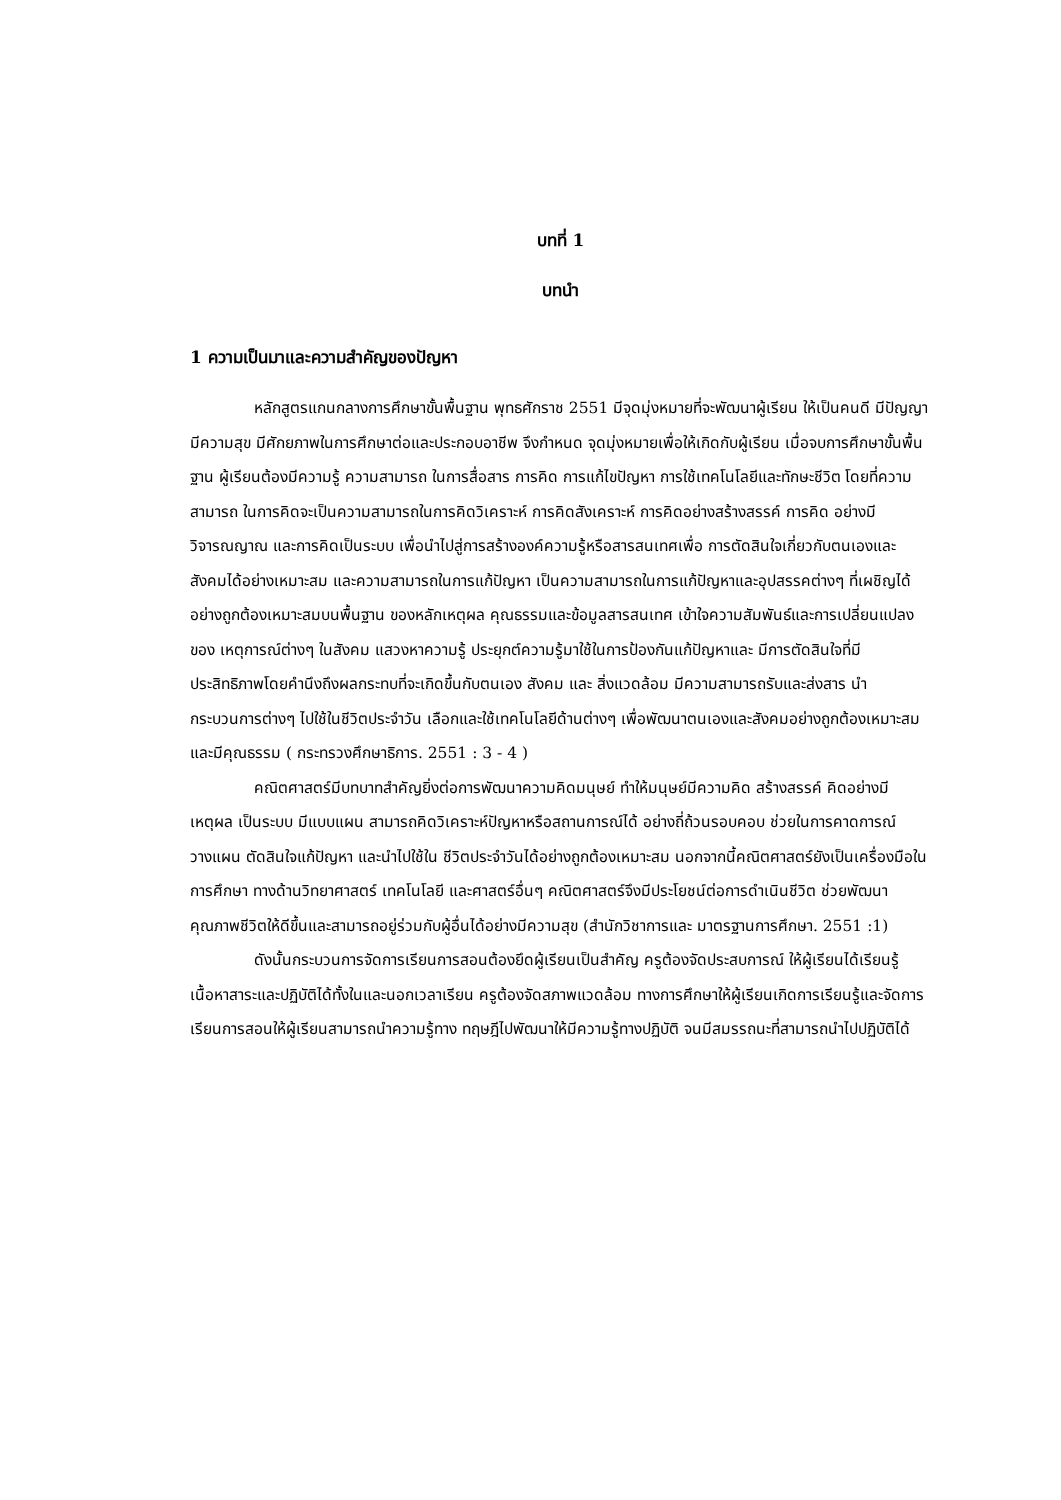บทที่ 1
บทนำ
1 ความเป็นมาและความสำคัญของปัญหา
หลักสูตรแกนกลางการศึกษาขั้นพื้นฐาน พุทธศักราช 2551 มีจุดมุ่งหมายที่จะพัฒนาผู้เรียน ให้เป็นคนดี มีปัญญา มีความสุข มีศักยภาพในการศึกษาต่อและประกอบอาชีพ จึงกำหนด จุดมุ่งหมายเพื่อให้เกิดกับผู้เรียน เมื่อจบการศึกษาขั้นพื้นฐาน ผู้เรียนต้องมีความรู้ ความสามารถ ในการสื่อสาร การคิด การแก้ไขปัญหา การใช้เทคโนโลยีและทักษะชีวิต โดยที่ความสามารถ ในการคิดจะเป็นความสามารถในการคิดวิเคราะห์ การคิดสังเคราะห์ การคิดอย่างสร้างสรรค์ การคิด อย่างมีวิจารณญาณ และการคิดเป็นระบบ เพื่อนำไปสู่การสร้างองค์ความรู้หรือสารสนเทศเพื่อ การตัดสินใจเกี่ยวกับตนเองและสังคมได้อย่างเหมาะสม และความสามารถในการแก้ปัญหา เป็นความสามารถในการแก้ปัญหาและอุปสรรคต่างๆ ที่เผชิญได้อย่างถูกต้องเหมาะสมบนพื้นฐาน ของหลักเหตุผล คุณธรรมและข้อมูลสารสนเทศ เข้าใจความสัมพันธ์และการเปลี่ยนแปลงของ เหตุการณ์ต่างๆ ในสังคม แสวงหาความรู้ ประยุกต์ความรู้มาใช้ในการป้องกันแก้ปัญหาและ มีการตัดสินใจที่มีประสิทธิภาพโดยคำนึงถึงผลกระทบที่จะเกิดขึ้นกับตนเอง สังคม และ สิ่งแวดล้อม มีความสามารถรับและส่งสาร นำกระบวนการต่างๆ ไปใช้ในชีวิตประจำวัน เลือกและใช้เทคโนโลยีด้านต่างๆ เพื่อพัฒนาตนเองและสังคมอย่างถูกต้องเหมาะสมและมีคุณธรรม ( กระทรวงศึกษาธิการ. 2551 : 3 - 4 )
คณิตศาสตร์มีบทบาทสำคัญยิ่งต่อการพัฒนาความคิดมนุษย์ ทำให้มนุษย์มีความคิด สร้างสรรค์ คิดอย่างมีเหตุผล เป็นระบบ มีแบบแผน สามารถคิดวิเคราะห์ปัญหาหรือสถานการณ์ได้ อย่างถี่ถ้วนรอบคอบ ช่วยในการคาดการณ์ วางแผน ตัดสินใจแก้ปัญหา และนำไปใช้ใน ชีวิตประจำวันได้อย่างถูกต้องเหมาะสม นอกจากนี้คณิตศาสตร์ยังเป็นเครื่องมือในการศึกษา ทางด้านวิทยาศาสตร์ เทคโนโลยี และศาสตร์อื่นๆ คณิตศาสตร์จึงมีประโยชน์ต่อการดำเนินชีวิต ช่วยพัฒนาคุณภาพชีวิตให้ดีขึ้นและสามารถอยู่ร่วมกับผู้อื่นได้อย่างมีความสุข (สำนักวิชาการและ มาตรฐานการศึกษา. 2551 :1)
ดังนั้นกระบวนการจัดการเรียนการสอนต้องยึดผู้เรียนเป็นสำคัญ ครูต้องจัดประสบการณ์ ให้ผู้เรียนได้เรียนรู้เนื้อหาสาระและปฏิบัติได้ทั้งในและนอกเวลาเรียน ครูต้องจัดสภาพแวดล้อม ทางการศึกษาให้ผู้เรียนเกิดการเรียนรู้และจัดการเรียนการสอนให้ผู้เรียนสามารถนำความรู้ทาง ทฤษฎีไปพัฒนาให้มีความรู้ทางปฏิบัติ จนมีสมรรถนะที่สามารถนำไปปฏิบัติได้